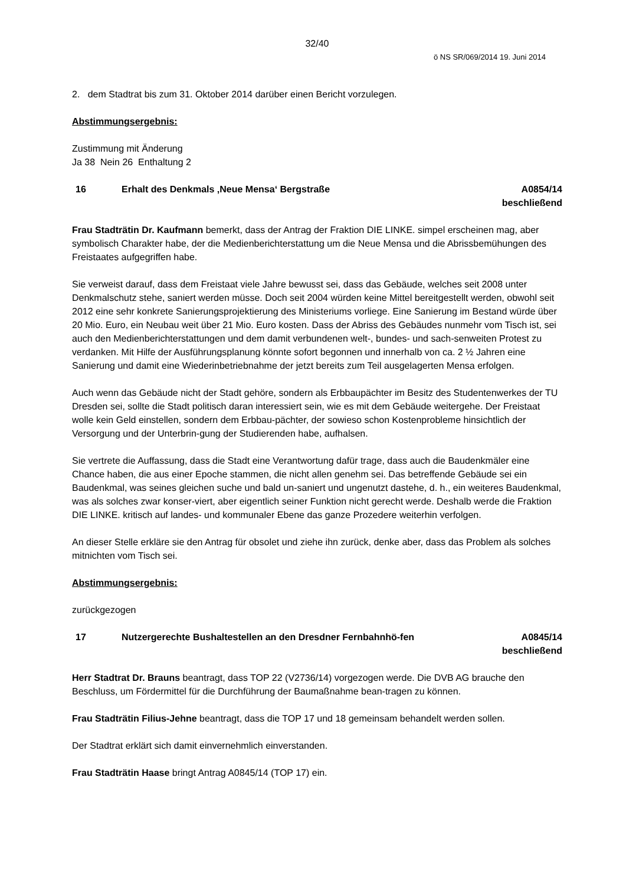32/40
ö NS SR/069/2014 19. Juni 2014
2. dem Stadtrat bis zum 31. Oktober 2014 darüber einen Bericht vorzulegen.
Abstimmungsergebnis:
Zustimmung mit Änderung
Ja 38 Nein 26 Enthaltung 2
16 Erhalt des Denkmals ‚Neue Mensa‘ Bergstraße
A0854/14
beschließend
Frau Stadträtin Dr. Kaufmann bemerkt, dass der Antrag der Fraktion DIE LINKE. simpel erscheinen mag, aber symbolisch Charakter habe, der die Medienberichterstattung um die Neue Mensa und die Abrissbemühungen des Freistaates aufgegriffen habe.
Sie verweist darauf, dass dem Freistaat viele Jahre bewusst sei, dass das Gebäude, welches seit 2008 unter Denkmalschutz stehe, saniert werden müsse. Doch seit 2004 würden keine Mittel bereitgestellt werden, obwohl seit 2012 eine sehr konkrete Sanierungsprojektierung des Ministeriums vorliege. Eine Sanierung im Bestand würde über 20 Mio. Euro, ein Neubau weit über 21 Mio. Euro kosten. Dass der Abriss des Gebäudes nunmehr vom Tisch ist, sei auch den Medienberichterstattungen und dem damit verbundenen welt-, bundes- und sach-senweiten Protest zu verdanken. Mit Hilfe der Ausführungsplanung könnte sofort begonnen und innerhalb von ca. 2 ½ Jahren eine Sanierung und damit eine Wiederinbetriebnahme der jetzt bereits zum Teil ausgelagerten Mensa erfolgen.
Auch wenn das Gebäude nicht der Stadt gehöre, sondern als Erbbaupächter im Besitz des Studentenwerkes der TU Dresden sei, sollte die Stadt politisch daran interessiert sein, wie es mit dem Gebäude weitergehe. Der Freistaat wolle kein Geld einstellen, sondern dem Erbbau-pächter, der sowieso schon Kostenprobleme hinsichtlich der Versorgung und der Unterbrin-gung der Studierenden habe, aufhalsen.
Sie vertrete die Auffassung, dass die Stadt eine Verantwortung dafür trage, dass auch die Baudenkmäler eine Chance haben, die aus einer Epoche stammen, die nicht allen genehm sei. Das betreffende Gebäude sei ein Baudenkmal, was seines gleichen suche und bald un-saniert und ungenutzt dastehe, d. h., ein weiteres Baudenkmal, was als solches zwar konser-viert, aber eigentlich seiner Funktion nicht gerecht werde. Deshalb werde die Fraktion DIE LINKE. kritisch auf landes- und kommunaler Ebene das ganze Prozedere weiterhin verfolgen.
An dieser Stelle erkläre sie den Antrag für obsolet und ziehe ihn zurück, denke aber, dass das Problem als solches mitnichten vom Tisch sei.
Abstimmungsergebnis:
zurückgezogen
17 Nutzergerechte Bushaltestellen an den Dresdner Fernbahnhö-fen
A0845/14
beschließend
Herr Stadtrat Dr. Brauns beantragt, dass TOP 22 (V2736/14) vorgezogen werde. Die DVB AG brauche den Beschluss, um Fördermittel für die Durchführung der Baumaßnahme bean-tragen zu können.
Frau Stadträtin Filius-Jehne beantragt, dass die TOP 17 und 18 gemeinsam behandelt werden sollen.
Der Stadtrat erklärt sich damit einvernehmlich einverstanden.
Frau Stadträtin Haase bringt Antrag A0845/14 (TOP 17) ein.